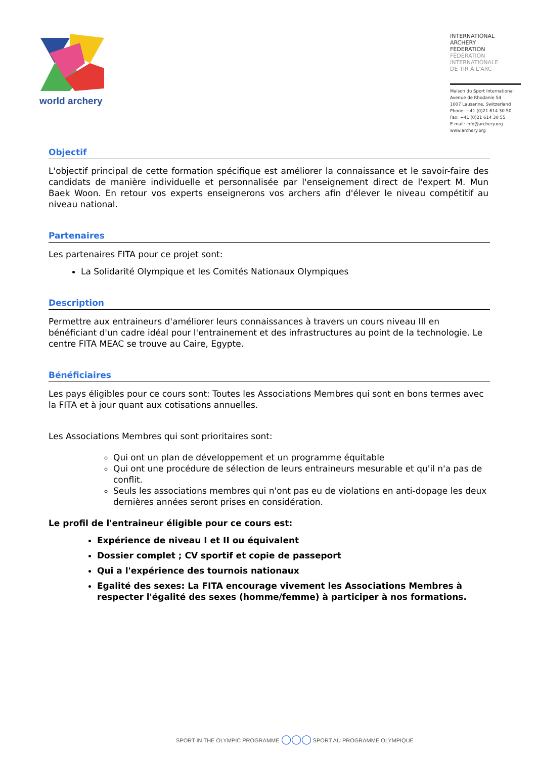world archery
INTERNATIONAL
ARCHERY
FEDERATION
FÉDÉRATION
INTERNATIONALE
DE TIR À L'ARC
Maison du Sport International
Avenue de Rhodanie 54
1007 Lausanne, Switzerland
Phone: +41 (0)21 614 30 50
Fax: +41 (0)21 614 30 55
E-mail: info@archery.org
www.archery.org
Objectif
L'objectif principal de cette formation spécifique est améliorer la connaissance et le savoir-faire des candidats de manière individuelle et personnalisée par l'enseignement direct de l'expert M. Mun Baek Woon. En retour vos experts enseignerons vos archers afin d'élever le niveau compétitif au niveau national.
Partenaires
Les partenaires FITA pour ce projet sont:
La Solidarité Olympique et les Comités Nationaux Olympiques
Description
Permettre aux entraineurs d'améliorer leurs connaissances à travers un cours niveau III en bénéficiant d'un cadre idéal pour l'entrainement et des infrastructures au point de la technologie. Le centre FITA MEAC se trouve au Caire, Egypte.
Bénéficiaires
Les pays éligibles pour ce cours sont: Toutes les Associations Membres qui sont en bons termes avec la FITA et à jour quant aux cotisations annuelles.
Les Associations Membres qui sont prioritaires sont:
Qui ont un plan de développement et un programme équitable
Qui ont une procédure de sélection de leurs entraineurs mesurable et qu'il n'a pas de conflit.
Seuls les associations membres qui n'ont pas eu de violations en anti-dopage les deux dernières années seront prises en considération.
Le profil de l'entraineur éligible pour ce cours est:
Expérience de niveau I et II ou équivalent
Dossier complet ; CV sportif et copie de passeport
Qui a l'expérience des tournois nationaux
Egalité des sexes: La FITA encourage vivement les Associations Membres à respecter l'égalité des sexes (homme/femme) à participer à nos formations.
SPORT IN THE OLYMPIC PROGRAMME ◯◯◯ SPORT AU PROGRAMME OLYMPIQUE